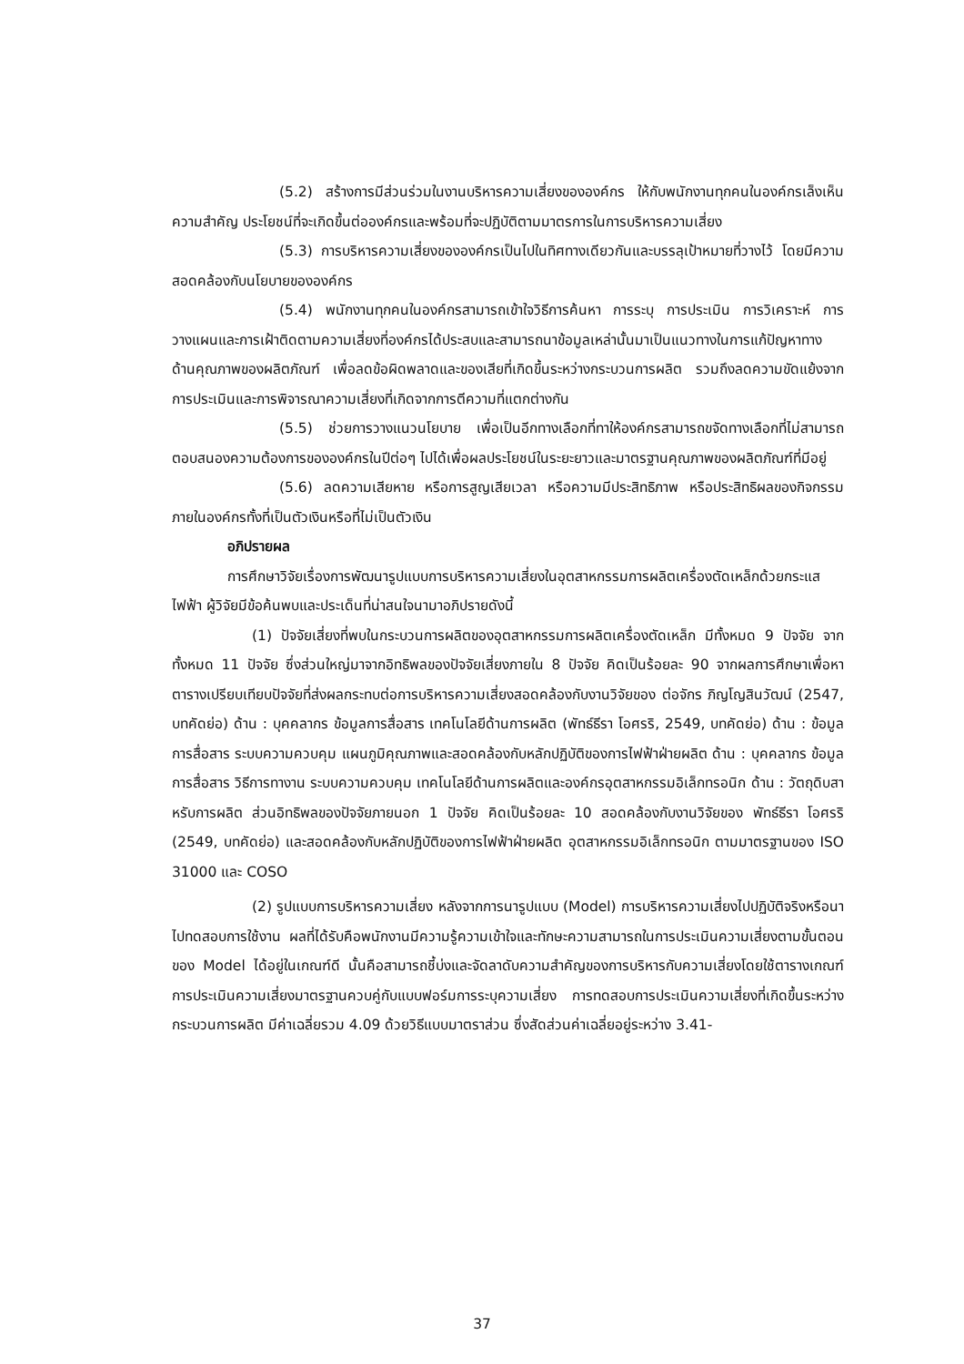(5.2) สร้างการมีส่วนร่วมในงานบริหารความเสี่ยงขององค์กร ให้กับพนักงานทุกคนในองค์กรเล็งเห็นความสำคัญ ประโยชน์ที่จะเกิดขึ้นต่อองค์กรและพร้อมที่จะปฏิบัติตามมาตรการในการบริหารความเสี่ยง
(5.3) การบริหารความเสี่ยงขององค์กรเป็นไปในทิศทางเดียวกันและบรรลุเป้าหมายที่วางไว้ โดยมีความสอดคล้องกับนโยบายขององค์กร
(5.4) พนักงานทุกคนในองค์กรสามารถเข้าใจวิธีการค้นหา การระบุ การประเมิน การวิเคราะห์ การวางแผนและการเฝ้าติดตามความเสี่ยงที่องค์กรได้ประสบและสามารถนาข้อมูลเหล่านั้นมาเป็นแนวทางในการแก้ปัญหาทางด้านคุณภาพของผลิตภัณฑ์ เพื่อลดข้อผิดพลาดและของเสียที่เกิดขึ้นระหว่างกระบวนการผลิต รวมถึงลดความขัดแย้งจากการประเมินและการพิจารณาความเสี่ยงที่เกิดจากการตีความที่แตกต่างกัน
(5.5) ช่วยการวางแนวนโยบาย เพื่อเป็นอีกทางเลือกที่ทาให้องค์กรสามารถขจัดทางเลือกที่ไม่สามารถตอบสนองความต้องการขององค์กรในปีต่อๆ ไปได้เพื่อผลประโยชน์ในระยะยาวและมาตรฐานคุณภาพของผลิตภัณฑ์ที่มีอยู่
(5.6) ลดความเสียหาย หรือการสูญเสียเวลา หรือความมีประสิทธิภาพ หรือประสิทธิผลของกิจกรรมภายในองค์กรทั้งที่เป็นตัวเงินหรือที่ไม่เป็นตัวเงิน
อภิปรายผล
การศึกษาวิจัยเรื่องการพัฒนารูปแบบการบริหารความเสี่ยงในอุตสาหกรรมการผลิตเครื่องตัดเหล็กด้วยกระแสไฟฟ้า ผู้วิจัยมีข้อค้นพบและประเด็นที่น่าสนใจนามาอภิปรายดังนี้
(1) ปัจจัยเสี่ยงที่พบในกระบวนการผลิตของอุตสาหกรรมการผลิตเครื่องตัดเหล็ก มีทั้งหมด 9 ปัจจัย จากทั้งหมด 11 ปัจจัย ซึ่งส่วนใหญ่มาจากอิทธิพลของปัจจัยเสี่ยงภายใน 8 ปัจจัย คิดเป็นร้อยละ 90 จากผลการศึกษาเพื่อหาตารางเปรียบเทียบปัจจัยที่ส่งผลกระทบต่อการบริหารความเสี่ยงสอดคล้องกับงานวิจัยของ ต่อจักร ภิญโญสินวัฒน์ (2547, บทคัดย่อ) ด้าน : บุคคลากร ข้อมูลการสื่อสาร เทคโนโลยีด้านการผลิต (พัทธ์ธีรา โอศรริ, 2549, บทคัดย่อ) ด้าน : ข้อมูลการสื่อสาร ระบบความควบคุม แผนภูมิคุณภาพและสอดคล้องกับหลักปฏิบัติของการไฟฟ้าฝ่ายผลิต ด้าน : บุคคลากร ข้อมูลการสื่อสาร วิธีการทางาน ระบบความควบคุม เทคโนโลยีด้านการผลิตและองค์กรอุตสาหกรรมอิเล็กทรอนิก ด้าน : วัตถุดิบสาหรับการผลิต ส่วนอิทธิพลของปัจจัยภายนอก 1 ปัจจัย คิดเป็นร้อยละ 10 สอดคล้องกับงานวิจัยของ พัทธ์ธีรา โอศรริ (2549, บทคัดย่อ) และสอดคล้องกับหลักปฏิบัติของการไฟฟ้าฝ่ายผลิต อุตสาหกรรมอิเล็กทรอนิก ตามมาตรฐานของ ISO 31000 และ COSO
(2) รูปแบบการบริหารความเสี่ยง หลังจากการนารูปแบบ (Model) การบริหารความเสี่ยงไปปฏิบัติจริงหรือนาไปทดสอบการใช้งาน ผลที่ได้รับคือพนักงานมีความรู้ความเข้าใจและทักษะความสามารถในการประเมินความเสี่ยงตามขั้นตอนของ Model ได้อยู่ในเกณฑ์ดี นั้นคือสามารถชี้บ่งและจัดลาดับความสำคัญของการบริหารกับความเสี่ยงโดยใช้ตารางเกณฑ์การประเมินความเสี่ยงมาตรฐานควบคู่กับแบบฟอร์มการระบุความเสี่ยง การทดสอบการประเมินความเสี่ยงที่เกิดขึ้นระหว่างกระบวนการผลิต มีค่าเฉลี่ยรวม 4.09 ด้วยวิธีแบบมาตราส่วน ซึ่งสัดส่วนค่าเฉลี่ยอยู่ระหว่าง 3.41-
37